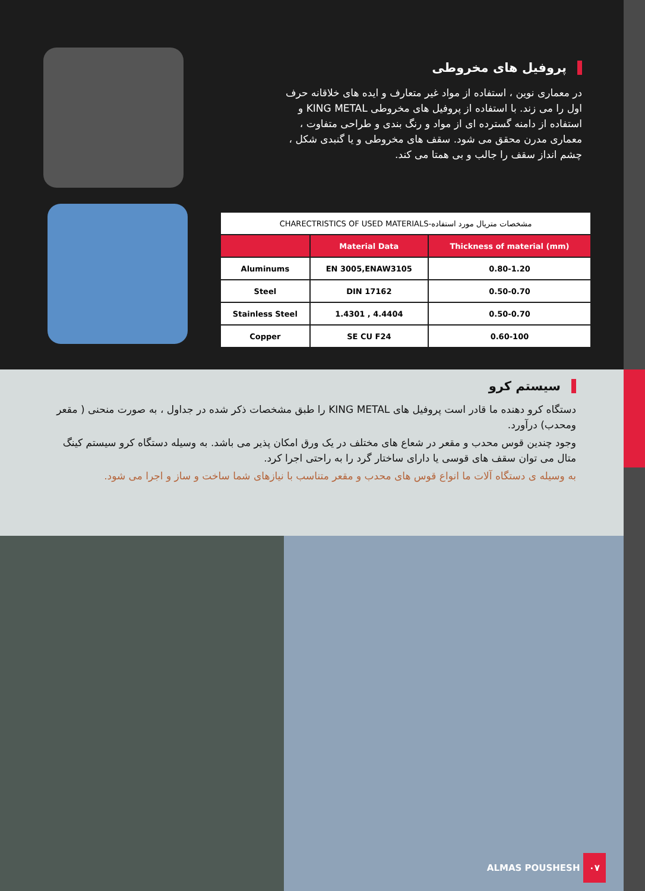پروفیل های مخروطی
در معماری نوین ، استفاده از مواد غیر متعارف و ایده های خلاقانه حرف اول را می زند. با استفاده از پروفیل های مخروطی KING METAL و استفاده از دامنه گسترده ای از مواد و رنگ بندی و طراحی متفاوت ، معماری مدرن محقق می شود. سقف های مخروطی و یا گنبدی شکل ، چشم انداز سقف را جالب و بی همتا می کند.
| CHARECTRISTICS OF USED MATERIALS-مشخصات متریال مورد استفاده | | |
| --- | --- | --- |
| | Material Data | Thickness of material (mm) |
| Aluminums | EN 3005,ENAW3105 | 0.80-1.20 |
| Steel | DIN 17162 | 0.50-0.70 |
| Stainless Steel | 1.4301 , 4.4404 | 0.50-0.70 |
| Copper | SE CU F24 | 0.60-100 |
سیستم کرو
دستگاه کرو دهنده ما قادر است پروفیل های KING METAL را طبق مشخصات ذکر شده در جداول ، به صورت منحنی ( مقعر ومحدب) درآورد.
وجود چندین قوس محدب و مقعر در شعاع های مختلف در یک ورق امکان پذیر می باشد. به وسیله دستگاه کرو سیستم کینگ متال می توان سقف های قوسی یا دارای ساختار گرد را به راحتی اجرا کرد.
به وسیله ی دستگاه آلات ما انواع قوس های محدب و مقعر متناسب با نیازهای شما ساخت و ساز و اجرا می شود.
ALMAS POUSHESH ۰۷